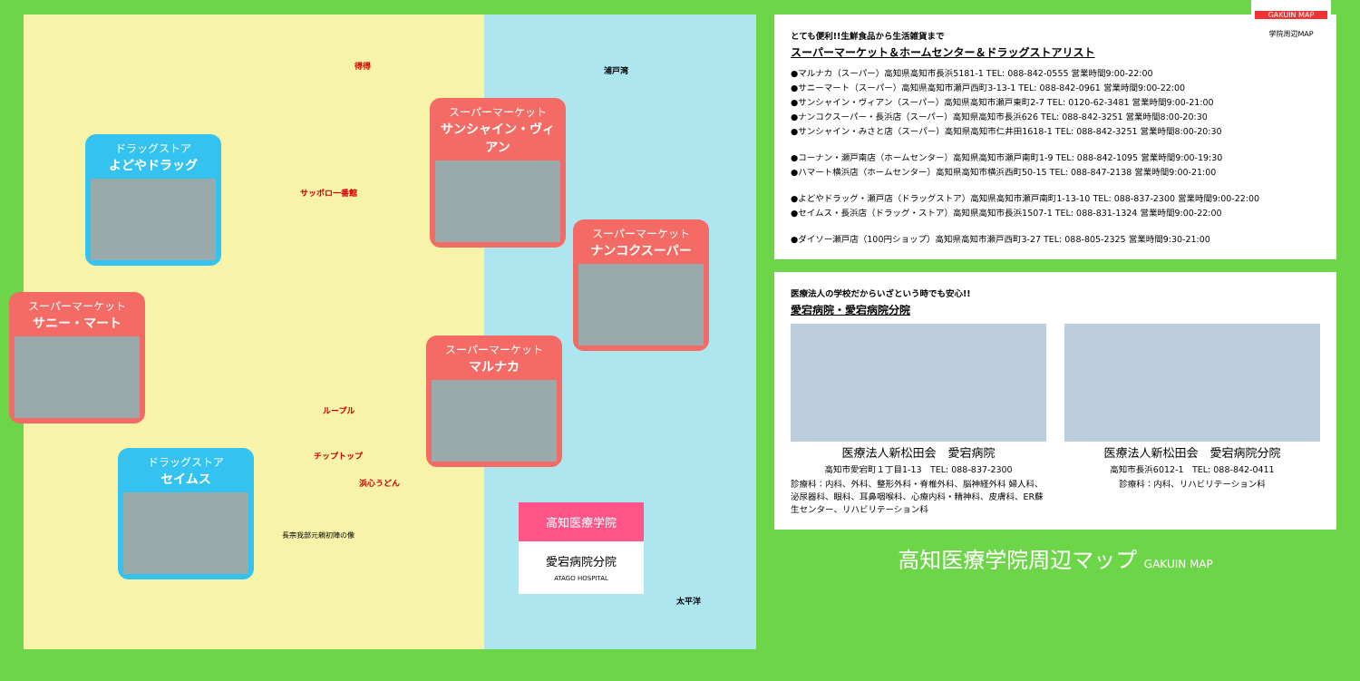GAKUIN MAP
学院周辺MAP
浦戸湾
太平洋
得得
サッポロ一番館
ループル
チップトップ
浜心うどん
ドラッグストア
よどやドラッグ
スーパーマーケット
サンシャイン・ヴィアン
スーパーマーケット
ナンコクスーパー
スーパーマーケット
サニー・マート
スーパーマーケット
マルナカ
ドラッグストア
セイムス
高知医療学院
愛宕病院分院
ATAGO HOSPITAL
長宗我部元親初陣の像
とても便利!!生鮮食品から生活雑貨まで
スーパーマーケット＆ホームセンター＆ドラッグストアリスト
●マルナカ（スーパー）高知県高知市長浜5181-1 TEL: 088-842-0555 営業時間9:00-22:00
●サニーマート（スーパー）高知県高知市瀬戸西町3-13-1 TEL: 088-842-0961 営業時間9:00-22:00
●サンシャイン・ヴィアン（スーパー）高知県高知市瀬戸東町2-7 TEL: 0120-62-3481 営業時間9:00-21:00
●ナンコクスーパー・長浜店（スーパー）高知県高知市長浜626 TEL: 088-842-3251 営業時間8:00-20:30
●サンシャイン・みさと店（スーパー）高知県高知市仁井田1618-1 TEL: 088-842-3251 営業時間8:00-20:30
●コーナン・瀬戸南店（ホームセンター）高知県高知市瀬戸南町1-9 TEL: 088-842-1095 営業時間9:00-19:30
●ハマート横浜店（ホームセンター）高知県高知市横浜西町50-15 TEL: 088-847-2138 営業時間9:00-21:00
●よどやドラッグ・瀬戸店（ドラッグストア）高知県高知市瀬戸南町1-13-10 TEL: 088-837-2300 営業時間9:00-22:00
●セイムス・長浜店（ドラッグ・ストア）高知県高知市長浜1507-1 TEL: 088-831-1324 営業時間9:00-22:00
●ダイソー瀬戸店（100円ショップ）高知県高知市瀬戸西町3-27 TEL: 088-805-2325 営業時間9:30-21:00
医療法人の学校だからいざという時でも安心!!
愛宕病院・愛宕病院分院
医療法人新松田会　愛宕病院
高知市愛宕町１丁目1-13　TEL: 088-837-2300
診療科：内科、外科、整形外科・脊椎外科、脳神経外科 婦人科、泌尿器科、眼科、耳鼻咽喉科、心療内科・精神科、皮膚科、ER蘇生センター、リハビリテーション科
医療法人新松田会　愛宕病院分院
高知市長浜6012-1　TEL: 088-842-0411
診療科：内科、リハビリテーション科
高知医療学院周辺マップ GAKUIN MAP